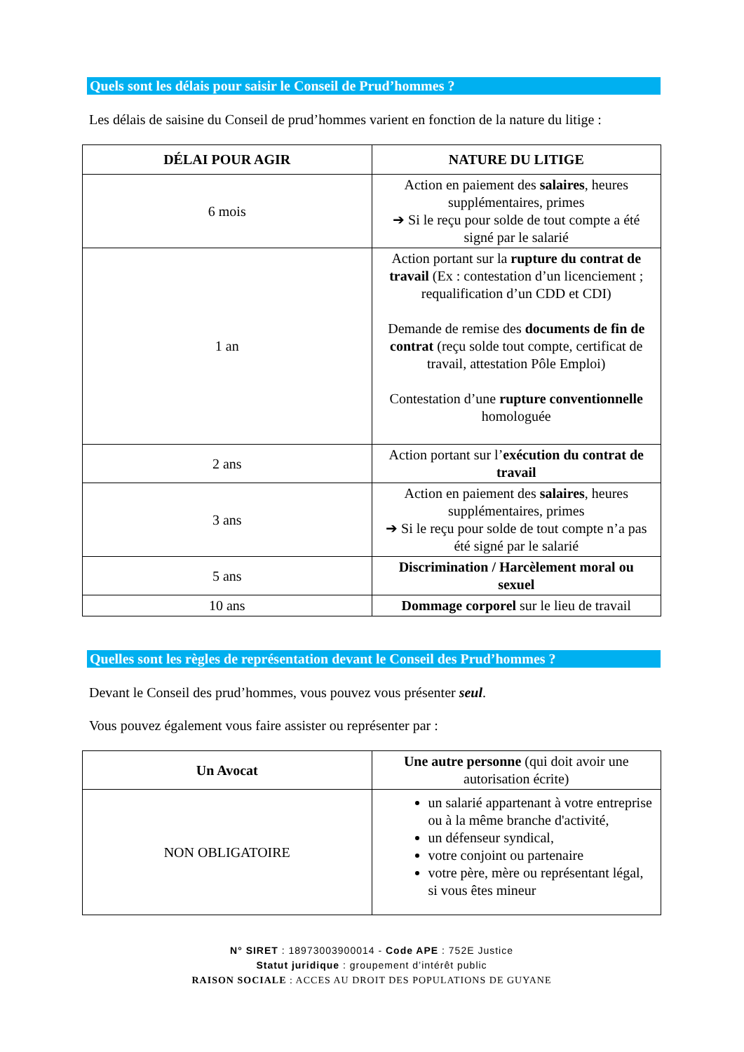Quels sont les délais pour saisir le Conseil de Prud’hommes ?
Les délais de saisine du Conseil de prud’hommes varient en fonction de la nature du litige :
| DÉLAI POUR AGIR | NATURE DU LITIGE |
| --- | --- |
| 6 mois | Action en paiement des salaires , heures supplémentaires, primes ➔ Si le reçu pour solde de tout compte a été signé par le salarié |
| 1 an | Action portant sur la rupture du contrat de travail (Ex : contestation d’un licenciement ; requalification d’un CDD et CDI) Demande de remise des documents de fin de contrat (reçu solde tout compte, certificat de travail, attestation Pôle Emploi) Contestation d’une rupture conventionnelle homologuée |
| 2 ans | Action portant sur l’ exécution du contrat de travail |
| 3 ans | Action en paiement des salaires , heures supplémentaires, primes ➔ Si le reçu pour solde de tout compte n’a pas été signé par le salarié |
| 5 ans | Discrimination / Harcèlement moral ou sexuel |
| 10 ans | Dommage corporel sur le lieu de travail |
Quelles sont les règles de représentation devant le Conseil des Prud’hommes ?
Devant le Conseil des prud’hommes, vous pouvez vous présenter seul.
Vous pouvez également vous faire assister ou représenter par :
| Un Avocat | Une autre personne (qui doit avoir une autorisation écrite) |
| NON OBLIGATOIRE | un salarié appartenant à votre entreprise ou à la même branche d'activité, un défenseur syndical, votre conjoint ou partenaire votre père, mère ou représentant légal, si vous êtes mineur |
N° SIRET : 18973003900014 - Code APE : 752E Justice
Statut juridique : groupement d’intérêt public
RAISON SOCIALE : ACCES AU DROIT DES POPULATIONS DE GUYANE